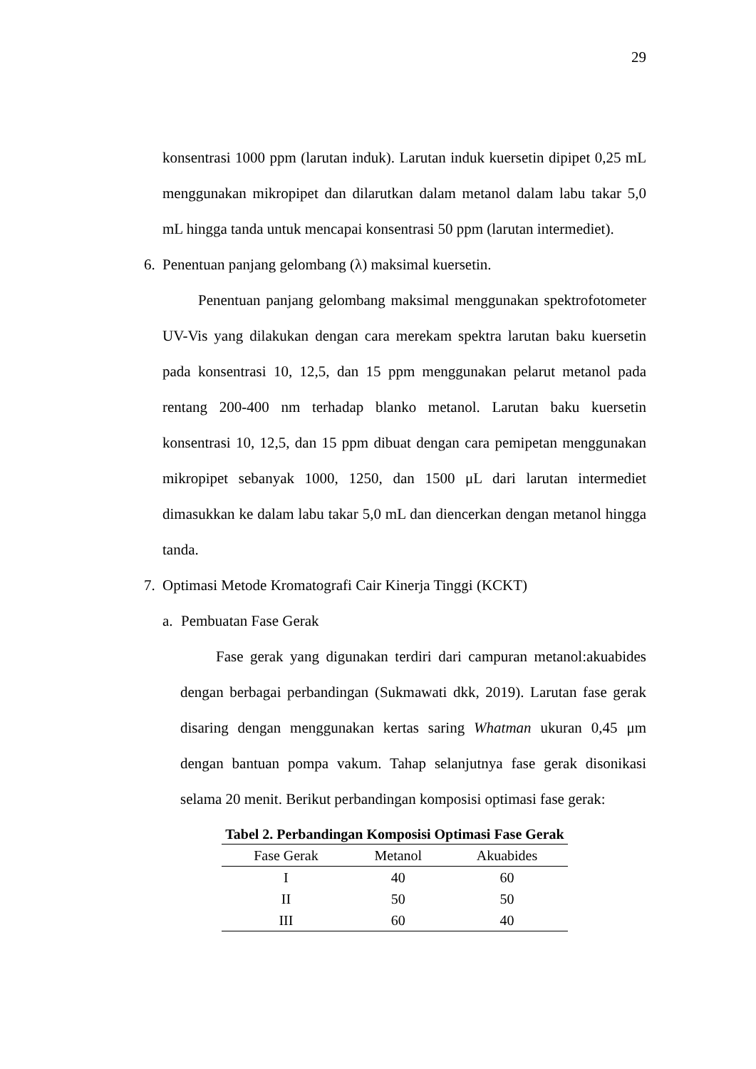29
konsentrasi 1000 ppm (larutan induk). Larutan induk kuersetin dipipet 0,25 mL menggunakan mikropipet dan dilarutkan dalam metanol dalam labu takar 5,0 mL hingga tanda untuk mencapai konsentrasi 50 ppm (larutan intermediet).
6. Penentuan panjang gelombang (λ) maksimal kuersetin.
Penentuan panjang gelombang maksimal menggunakan spektrofotometer UV-Vis yang dilakukan dengan cara merekam spektra larutan baku kuersetin pada konsentrasi 10, 12,5, dan 15 ppm menggunakan pelarut metanol pada rentang 200-400 nm terhadap blanko metanol. Larutan baku kuersetin konsentrasi 10, 12,5, dan 15 ppm dibuat dengan cara pemipetan menggunakan mikropipet sebanyak 1000, 1250, dan 1500 μL dari larutan intermediet dimasukkan ke dalam labu takar 5,0 mL dan diencerkan dengan metanol hingga tanda.
7. Optimasi Metode Kromatografi Cair Kinerja Tinggi (KCKT)
a. Pembuatan Fase Gerak
Fase gerak yang digunakan terdiri dari campuran metanol:akuabides dengan berbagai perbandingan (Sukmawati dkk, 2019). Larutan fase gerak disaring dengan menggunakan kertas saring Whatman ukuran 0,45 μm dengan bantuan pompa vakum. Tahap selanjutnya fase gerak disonikasi selama 20 menit. Berikut perbandingan komposisi optimasi fase gerak:
Tabel 2. Perbandingan Komposisi Optimasi Fase Gerak
| Fase Gerak | Metanol | Akuabides |
| --- | --- | --- |
| I | 40 | 60 |
| II | 50 | 50 |
| III | 60 | 40 |